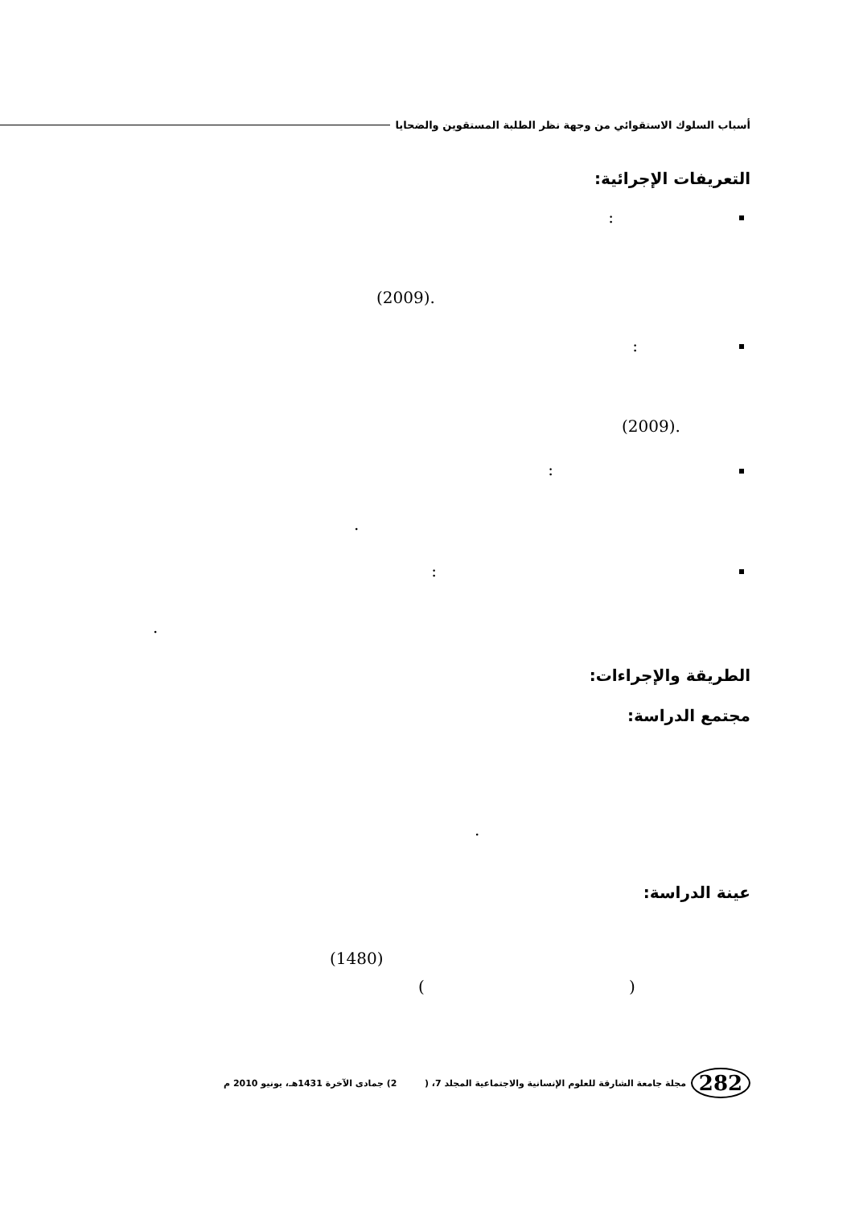أسباب السلوك الاستقوائي من وجهة نظر الطلبة المستقوين والضحايا
التعريفات الإجرائية:
:
.(2009)
:
.(2009)
:
.
:
.
الطريقة والإجراءات:
مجتمع الدراسة:
.
عينة الدراسة:
(1480)
( )
282
مجلة جامعة الشارقة للعلوم الإنسانية والاجتماعية المجلد 7، ( 2) جمادى الآخرة 1431هـ، يونيو 2010 م